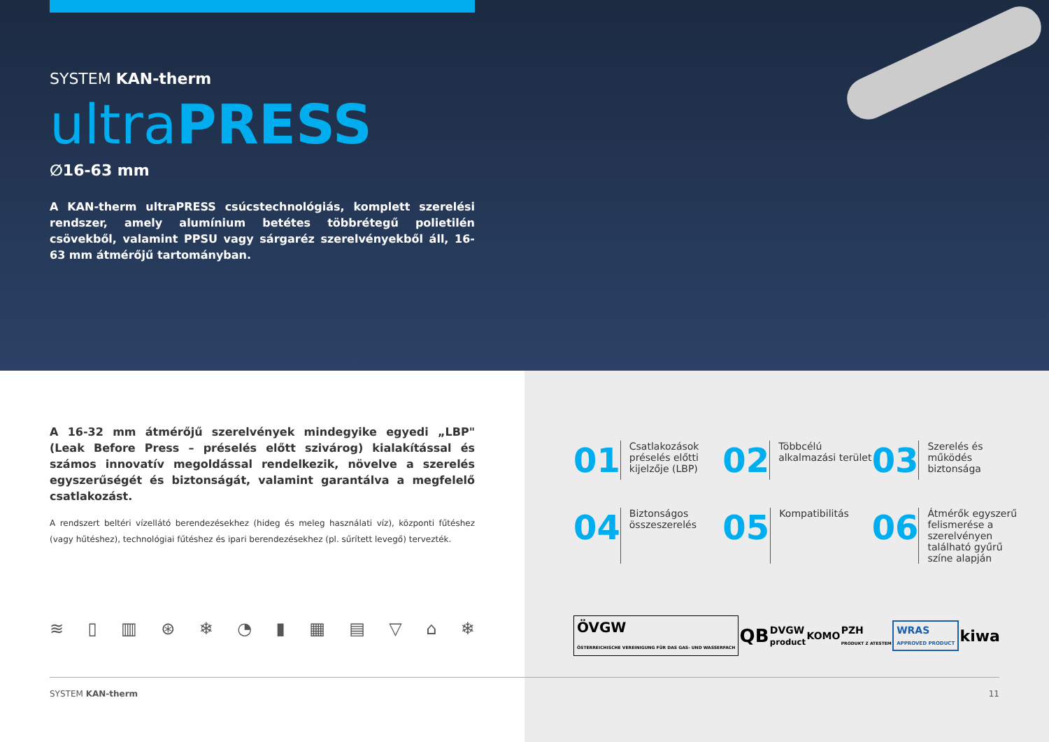SYSTEM KAN-therm
ultra PRESS
∅16-63 mm
A KAN-therm ultraPRESS csúcstechnológiás, komplett szerelési rendszer, amely alumínium betétes többrétegű polietilén csövekből, valamint PPSU vagy sárgaréz szerelvényekből áll, 16-63 mm átmérőjű tartományban.
A 16-32 mm átmérőjű szerelvények mindegyike egyedi „LBP" (Leak Before Press – préselés előtt szivárog) kialakítással és számos innovatív megoldással rendelkezik, növelve a szerelés egyszerűségét és biztonságát, valamint garantálva a megfelelő csatlakozást.
A rendszert beltéri vízellátó berendezésekhez (hideg és meleg használati víz), központi fűtéshez (vagy hűtéshez), technológiai fűtéshez és ipari berendezésekhez (pl. sűrített levegő) tervezték.
≋ ▯ ▥ ⊛ ❄ ◔ ▮ ▦ ▤ ▽ ⌂ ❄
01 Csatlakozások préselés előtti kijelzője (LBP)
02 Többcélú alkalmazási terület
03 Szerelés és működés biztonsága
04 Biztonságos összeszerelés
05 Kompatibilitás
06 Átmérők egyszerű felismerése a szerelvényen található gyűrű színe alapján
ÖVGW
ÖSTERREICHISCHE VEREINIGUNG FÜR DAS GAS- UND WASSERFACH QB DVGW
product KOMO PZH
PRODUKT Z ATESTEM WRAS
APPROVED PRODUCT kiwa
SYSTEM KAN-therm 11